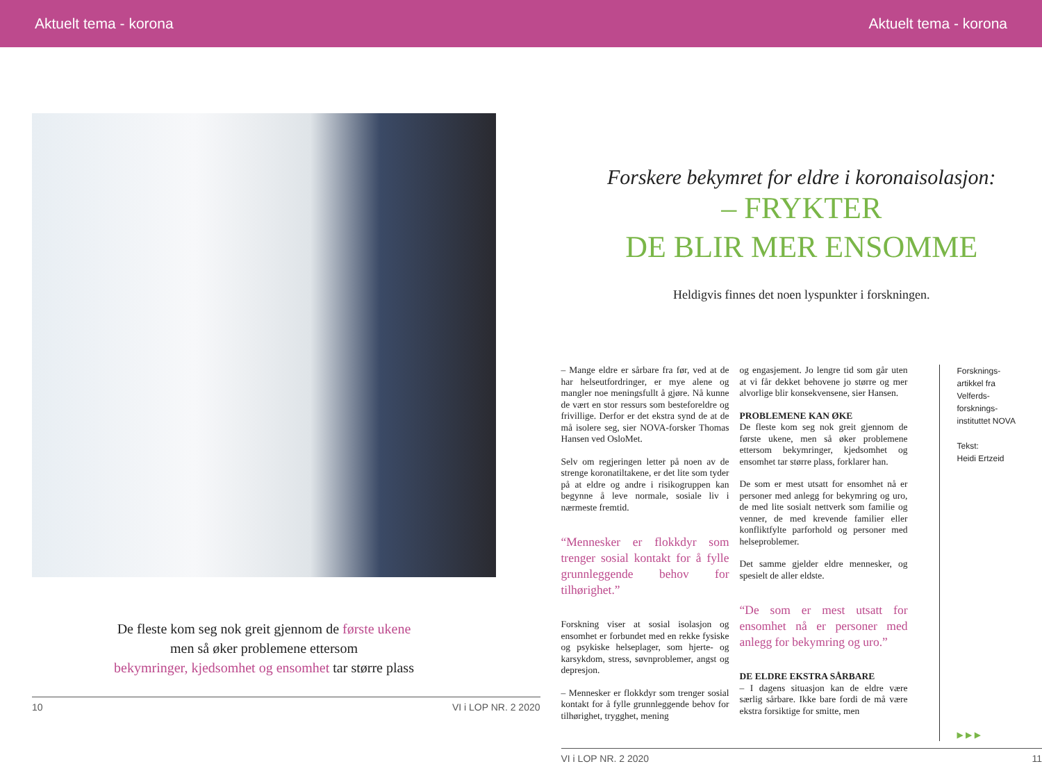Aktuelt tema - korona Aktuelt tema - korona
De fleste kom seg nok greit gjennom de første ukene
men så øker problemene ettersom
bekymringer, kjedsomhet og ensomhet tar større plass
10 VI i LOP NR. 2 2020
Forskere bekymret for eldre i koronaisolasjon:
– FRYKTER
DE BLIR MER ENSOMME
Heldigvis finnes det noen lyspunkter i forskningen.
– Mange eldre er sårbare fra før, ved at de har helseutfordringer, er mye alene og mangler noe meningsfullt å gjøre. Nå kunne de vært en stor ressurs som besteforeldre og frivillige. Derfor er det ekstra synd de at de må isolere seg, sier NOVA-forsker Thomas Hansen ved OsloMet.
Selv om regjeringen letter på noen av de strenge koronatiltakene, er det lite som tyder på at eldre og andre i risikogruppen kan begynne å leve normale, sosiale liv i nærmeste fremtid.
“Mennesker er flokkdyr som trenger sosial kontakt for å fylle grunnleggende behov for tilhørighet.”
Forskning viser at sosial isolasjon og ensomhet er forbundet med en rekke fysiske og psykiske helseplager, som hjerte- og karsykdom, stress, søvnproblemer, angst og depresjon.
– Mennesker er flokkdyr som trenger sosial kontakt for å fylle grunnleggende behov for tilhørighet, trygghet, mening
og engasjement. Jo lengre tid som går uten at vi får dekket behovene jo større og mer alvorlige blir konsekvensene, sier Hansen.
PROBLEMENE KAN ØKE
De fleste kom seg nok greit gjennom de første ukene, men så øker problemene ettersom bekymringer, kjedsomhet og ensomhet tar større plass, forklarer han.
De som er mest utsatt for ensomhet nå er personer med anlegg for bekymring og uro, de med lite sosialt nettverk som familie og venner, de med krevende familier eller konfliktfylte parforhold og personer med helseproblemer.
Det samme gjelder eldre mennesker, og spesielt de aller eldste.
“De som er mest utsatt for ensomhet nå er personer med anlegg for bekymring og uro.”
DE ELDRE EKSTRA SÅRBARE
– I dagens situasjon kan de eldre være særlig sårbare. Ikke bare fordi de må være ekstra forsiktige for smitte, men
Forsknings-
artikkel fra
Velferds-
forsknings-
instituttet NOVA
Tekst:
Heidi Ertzeid
▶ ▶ ▶
VI i LOP NR. 2 2020 11